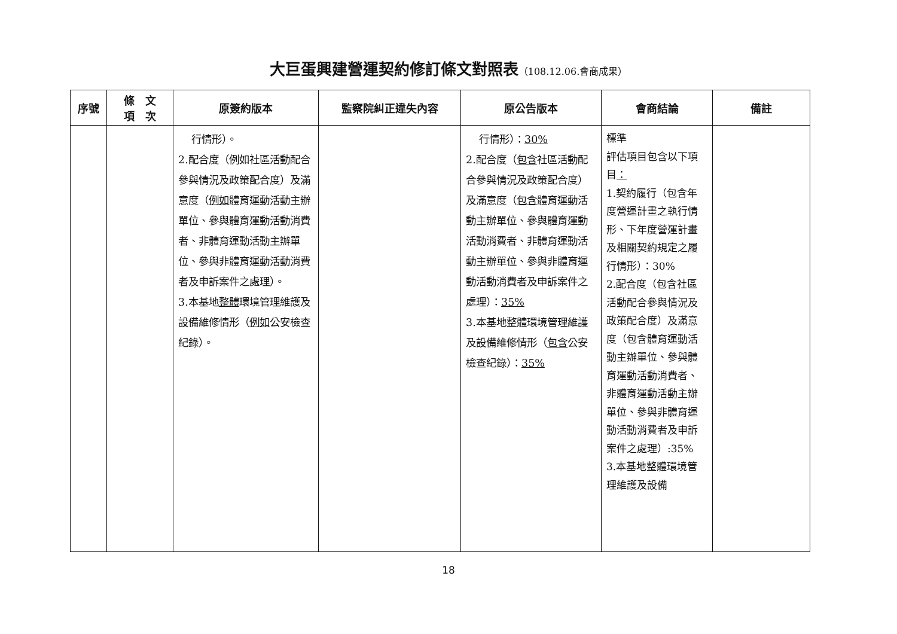大巨蛋興建營運契約修訂條文對照表（108.12.06.會商成果）
| 序號 | 條 文 項 次 | 原簽約版本 | 監察院糾正違失內容 | 原公告版本 | 會商結論 | 備註 |
| --- | --- | --- | --- | --- | --- | --- |
| | | 行情形）。 2.配合度（例如社區活動配合參與情況及政策配合度）及滿意度（ 例如 體育運動活動主辦單位、參與體育運動活動消費者、非體育運動活動主辦單位、參與非體育運動活動消費者及申訴案件之處理）。 3.本基地 整體 環境管理維護及設備維修情形（ 例如 公安檢查紀錄）。 | | 行情形）： 30% 2.配合度（ 包含 社區活動配合參與情況及政策配合度）及滿意度（ 包含 體育運動活動主辦單位、參與體育運動活動消費者、非體育運動活動主辦單位、參與非體育運動活動消費者及申訴案件之處理）： 35% 3.本基地整體環境管理維護及設備維修情形（ 包含 公安檢查紀錄）： 35% | 標準 評估項目包含以下項目 ： 1.契約履行（包含年度營運計畫之執行情形、下年度營運計畫及相關契約規定之履行情形）：30% 2.配合度（包含社區活動配合參與情況及政策配合度）及滿意度（包含體育運動活動主辦單位、參與體育運動活動消費者、非體育運動活動主辦單位、參與非體育運動活動消費者及申訴案件之處理）:35% 3.本基地整體環境管理維護及設備 | |
18